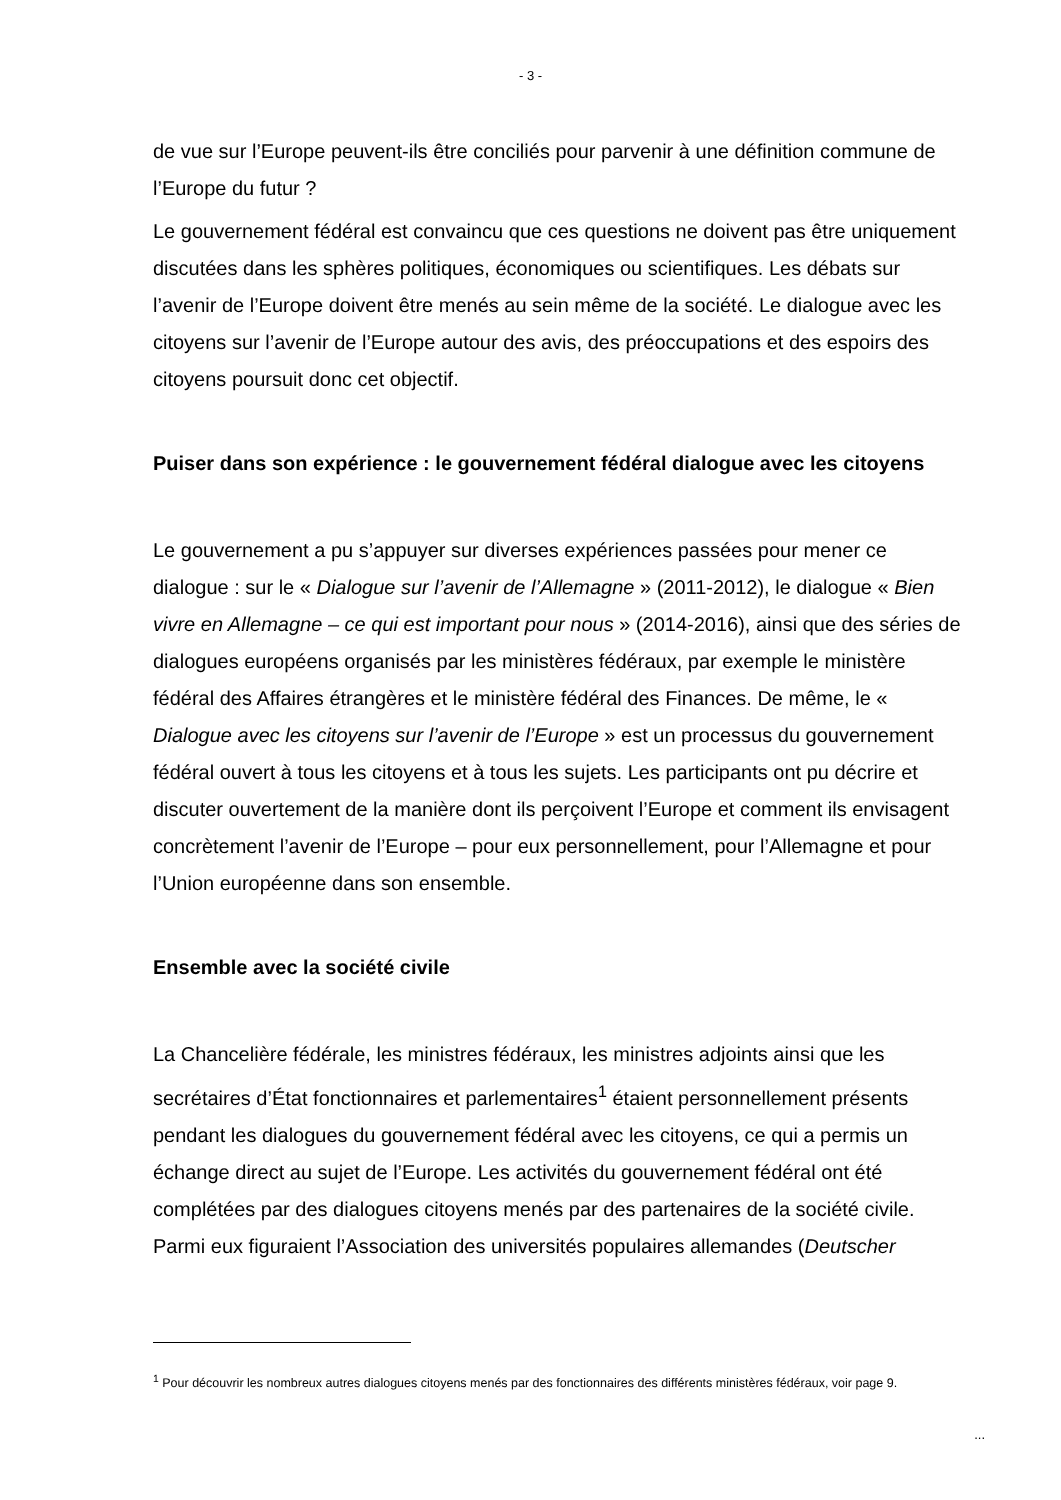- 3 -
de vue sur l’Europe peuvent-ils être conciliés pour parvenir à une définition commune de l’Europe du futur ?
Le gouvernement fédéral est convaincu que ces questions ne doivent pas être uniquement discutées dans les sphères politiques, économiques ou scientifiques. Les débats sur l’avenir de l’Europe doivent être menés au sein même de la société. Le dialogue avec les citoyens sur l’avenir de l’Europe autour des avis, des préoccupations et des espoirs des citoyens poursuit donc cet objectif.
Puiser dans son expérience : le gouvernement fédéral dialogue avec les citoyens
Le gouvernement a pu s’appuyer sur diverses expériences passées pour mener ce dialogue : sur le « Dialogue sur l’avenir de l’Allemagne » (2011-2012), le dialogue « Bien vivre en Allemagne – ce qui est important pour nous » (2014-2016), ainsi que des séries de dialogues européens organisés par les ministères fédéraux, par exemple le ministère fédéral des Affaires étrangères et le ministère fédéral des Finances. De même, le « Dialogue avec les citoyens sur l’avenir de l’Europe » est un processus du gouvernement fédéral ouvert à tous les citoyens et à tous les sujets. Les participants ont pu décrire et discuter ouvertement de la manière dont ils perçoivent l’Europe et comment ils envisagent concrètement l’avenir de l’Europe – pour eux personnellement, pour l’Allemagne et pour l’Union européenne dans son ensemble.
Ensemble avec la société civile
La Chancelière fédérale, les ministres fédéraux, les ministres adjoints ainsi que les secrétaires d’État fonctionnaires et parlementaires<sup>1</sup> étaient personnellement présents pendant les dialogues du gouvernement fédéral avec les citoyens, ce qui a permis un échange direct au sujet de l’Europe. Les activités du gouvernement fédéral ont été complétées par des dialogues citoyens menés par des partenaires de la société civile. Parmi eux figuraient l’Association des universités populaires allemandes (Deutscher
<sup>1</sup> Pour découvrir les nombreux autres dialogues citoyens menés par des fonctionnaires des différents ministères fédéraux, voir page 9.
...